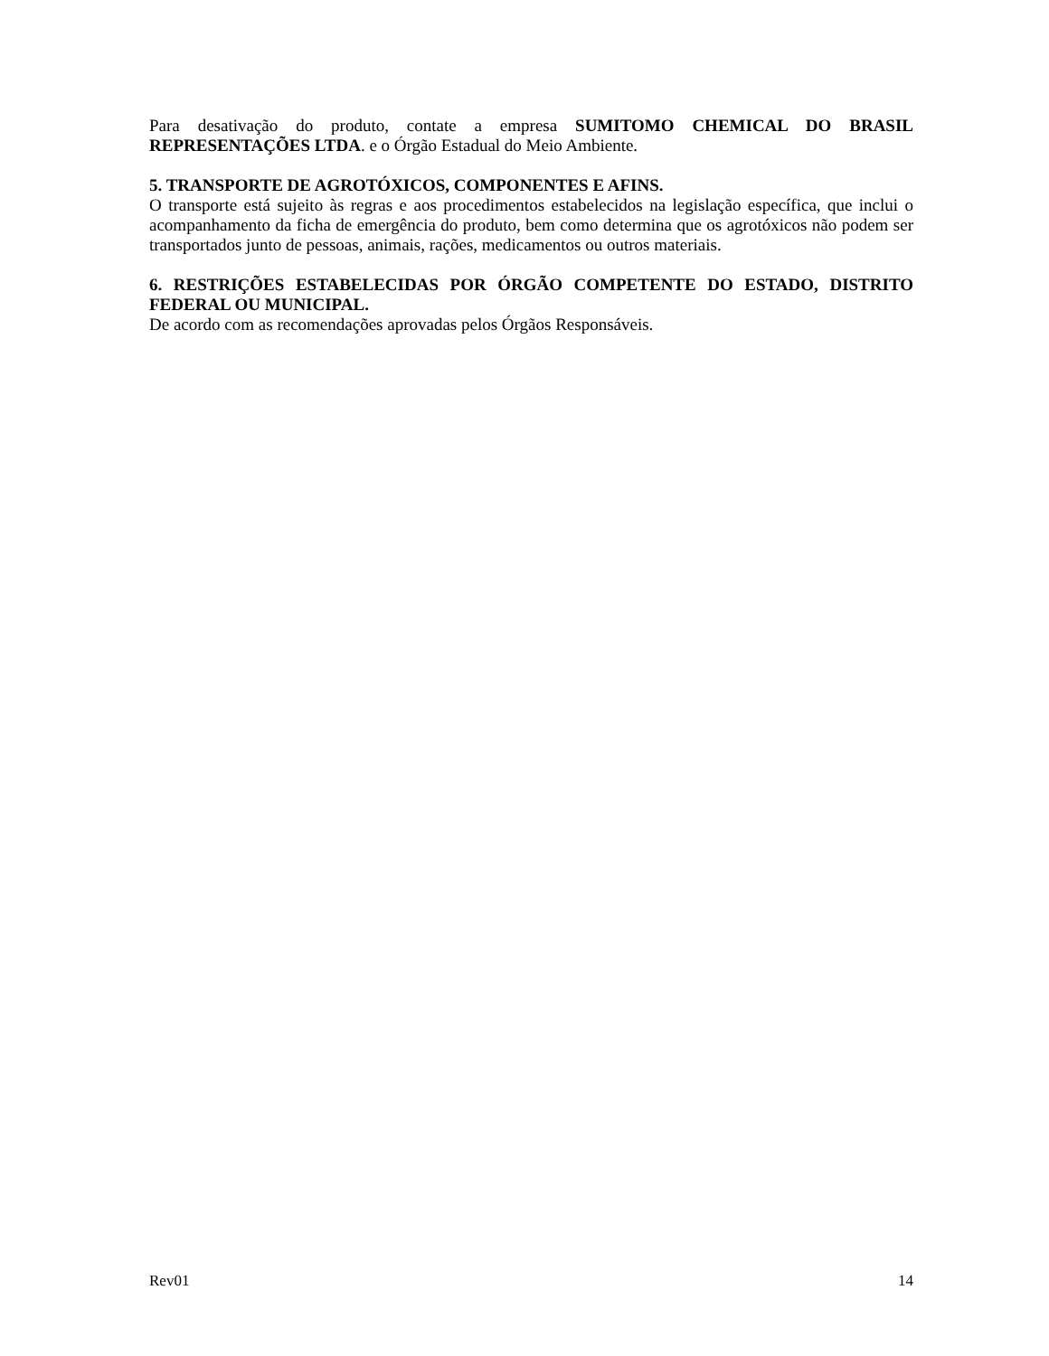Para desativação do produto, contate a empresa SUMITOMO CHEMICAL DO BRASIL REPRESENTAÇÕES LTDA. e o Órgão Estadual do Meio Ambiente.
5. TRANSPORTE DE AGROTÓXICOS, COMPONENTES E AFINS.
O transporte está sujeito às regras e aos procedimentos estabelecidos na legislação específica, que inclui o acompanhamento da ficha de emergência do produto, bem como determina que os agrotóxicos não podem ser transportados junto de pessoas, animais, rações, medicamentos ou outros materiais.
6. RESTRIÇÕES ESTABELECIDAS POR ÓRGÃO COMPETENTE DO ESTADO, DISTRITO FEDERAL OU MUNICIPAL.
De acordo com as recomendações aprovadas pelos Órgãos Responsáveis.
Rev01 14